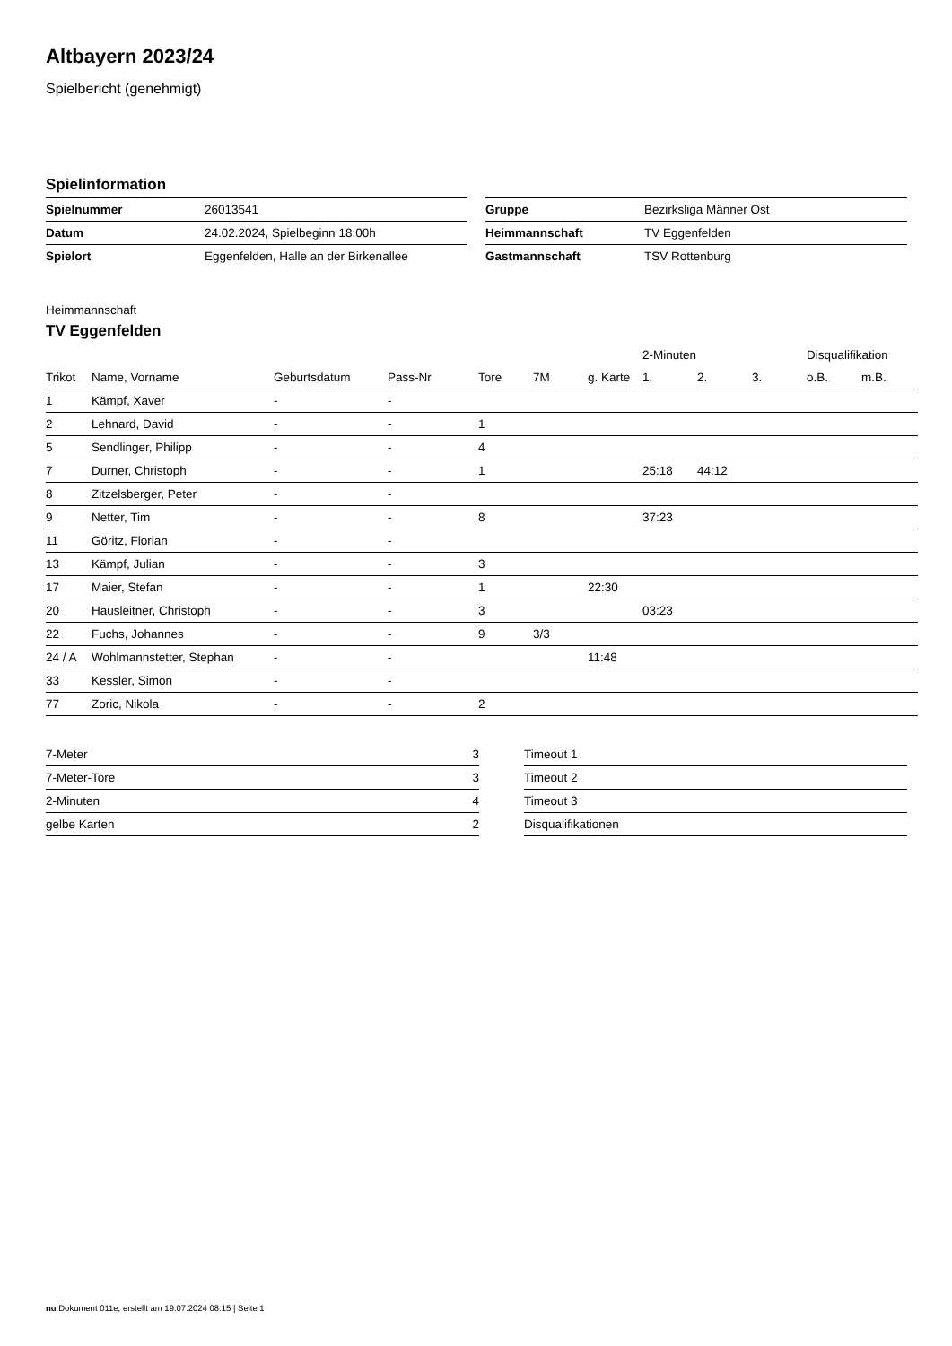Altbayern 2023/24
Spielbericht (genehmigt)
Spielinformation
| Spielnummer | 26013541 |
| Datum | 24.02.2024, Spielbeginn 18:00h |
| Spielort | Eggenfelden, Halle an der Birkenallee |
| Gruppe | Bezirksliga Männer Ost |
| Heimmannschaft | TV Eggenfelden |
| Gastmannschaft | TSV Rottenburg |
Heimmannschaft
TV Eggenfelden
| | | | | | | | 2-Minuten | | | Disqualifikation | |
| --- | --- | --- | --- | --- | --- | --- | --- | --- | --- | --- | --- |
| Trikot | Name, Vorname | Geburtsdatum | Pass-Nr | Tore | 7M | g. Karte | 1. | 2. | 3. | o.B. | m.B. |
| 1 | Kämpf, Xaver | - | - | | | | | | | | |
| 2 | Lehnard, David | - | - | 1 | | | | | | | |
| 5 | Sendlinger, Philipp | - | - | 4 | | | | | | | |
| 7 | Durner, Christoph | - | - | 1 | | | 25:18 | 44:12 | | | |
| 8 | Zitzelsberger, Peter | - | - | | | | | | | | |
| 9 | Netter, Tim | - | - | 8 | | | 37:23 | | | | |
| 11 | Göritz, Florian | - | - | | | | | | | | |
| 13 | Kämpf, Julian | - | - | 3 | | | | | | | |
| 17 | Maier, Stefan | - | - | 1 | | 22:30 | | | | | |
| 20 | Hausleitner, Christoph | - | - | 3 | | | 03:23 | | | | |
| 22 | Fuchs, Johannes | - | - | 9 | 3/3 | | | | | | |
| 24 / A | Wohlmannstetter, Stephan | - | - | | | 11:48 | | | | | |
| 33 | Kessler, Simon | - | - | | | | | | | | |
| 77 | Zoric, Nikola | - | - | 2 | | | | | | | |
| 7-Meter | 3 |
| 7-Meter-Tore | 3 |
| 2-Minuten | 4 |
| gelbe Karten | 2 |
| Timeout 1 |
| Timeout 2 |
| Timeout 3 |
| Disqualifikationen |
nu.Dokument 011e, erstellt am 19.07.2024 08:15 | Seite 1